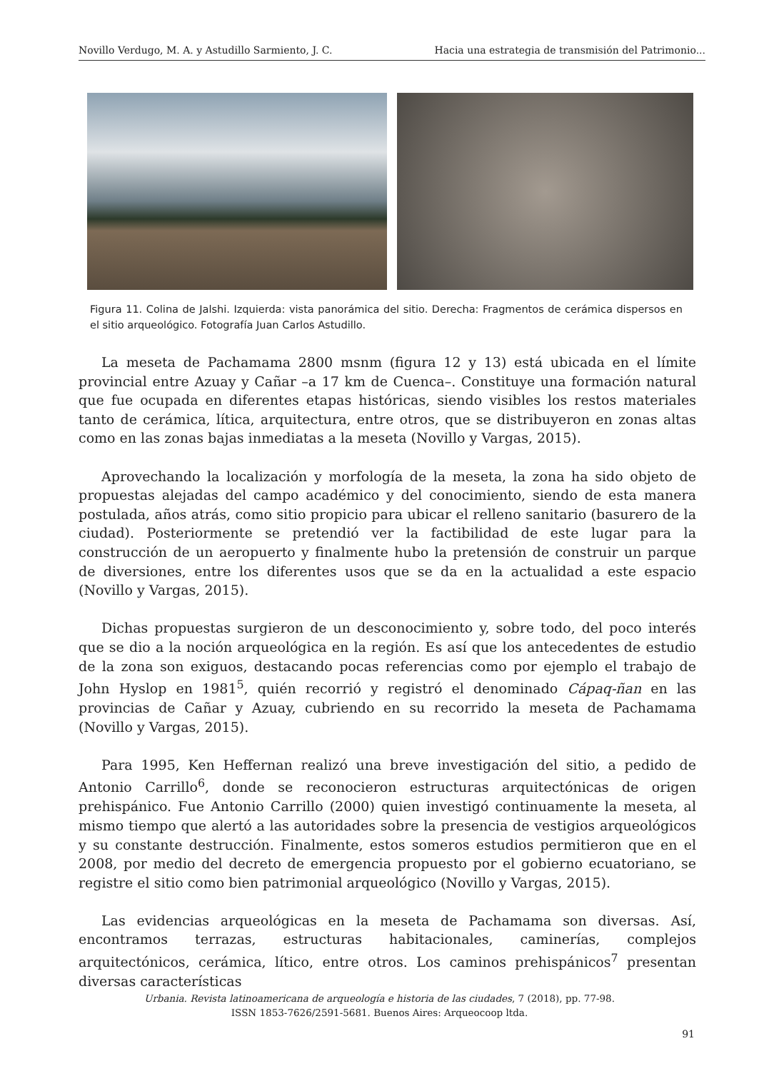Novillo Verdugo, M. A. y Astudillo Sarmiento, J. C. Hacia una estrategia de transmisión del Patrimonio...
Figura 11. Colina de Jalshi. Izquierda: vista panorámica del sitio. Derecha: Fragmentos de cerámica dispersos en el sitio arqueológico. Fotografía Juan Carlos Astudillo.
La meseta de Pachamama 2800 msnm (figura 12 y 13) está ubicada en el límite provincial entre Azuay y Cañar –a 17 km de Cuenca–. Constituye una formación natural que fue ocupada en diferentes etapas históricas, siendo visibles los restos materiales tanto de cerámica, lítica, arquitectura, entre otros, que se distribuyeron en zonas altas como en las zonas bajas inmediatas a la meseta (Novillo y Vargas, 2015).
Aprovechando la localización y morfología de la meseta, la zona ha sido objeto de propuestas alejadas del campo académico y del conocimiento, siendo de esta manera postulada, años atrás, como sitio propicio para ubicar el relleno sanitario (basurero de la ciudad). Posteriormente se pretendió ver la factibilidad de este lugar para la construcción de un aeropuerto y finalmente hubo la pretensión de construir un parque de diversiones, entre los diferentes usos que se da en la actualidad a este espacio (Novillo y Vargas, 2015).
Dichas propuestas surgieron de un desconocimiento y, sobre todo, del poco interés que se dio a la noción arqueológica en la región. Es así que los antecedentes de estudio de la zona son exiguos, destacando pocas referencias como por ejemplo el trabajo de John Hyslop en 1981<sup>5</sup>, quién recorrió y registró el denominado Cápaq-ñan en las provincias de Cañar y Azuay, cubriendo en su recorrido la meseta de Pachamama (Novillo y Vargas, 2015).
Para 1995, Ken Heffernan realizó una breve investigación del sitio, a pedido de Antonio Carrillo<sup>6</sup>, donde se reconocieron estructuras arquitectónicas de origen prehispánico. Fue Antonio Carrillo (2000) quien investigó continuamente la meseta, al mismo tiempo que alertó a las autoridades sobre la presencia de vestigios arqueológicos y su constante destrucción. Finalmente, estos someros estudios permitieron que en el 2008, por medio del decreto de emergencia propuesto por el gobierno ecuatoriano, se registre el sitio como bien patrimonial arqueológico (Novillo y Vargas, 2015).
Las evidencias arqueológicas en la meseta de Pachamama son diversas. Así, encontramos terrazas, estructuras habitacionales, caminerías, complejos arquitectónicos, cerámica, lítico, entre otros. Los caminos prehispánicos<sup>7</sup> presentan diversas características
Urbania. Revista latinoamericana de arqueología e historia de las ciudades, 7 (2018), pp. 77-98.
ISSN 1853-7626/2591-5681. Buenos Aires: Arqueocoop ltda.
91